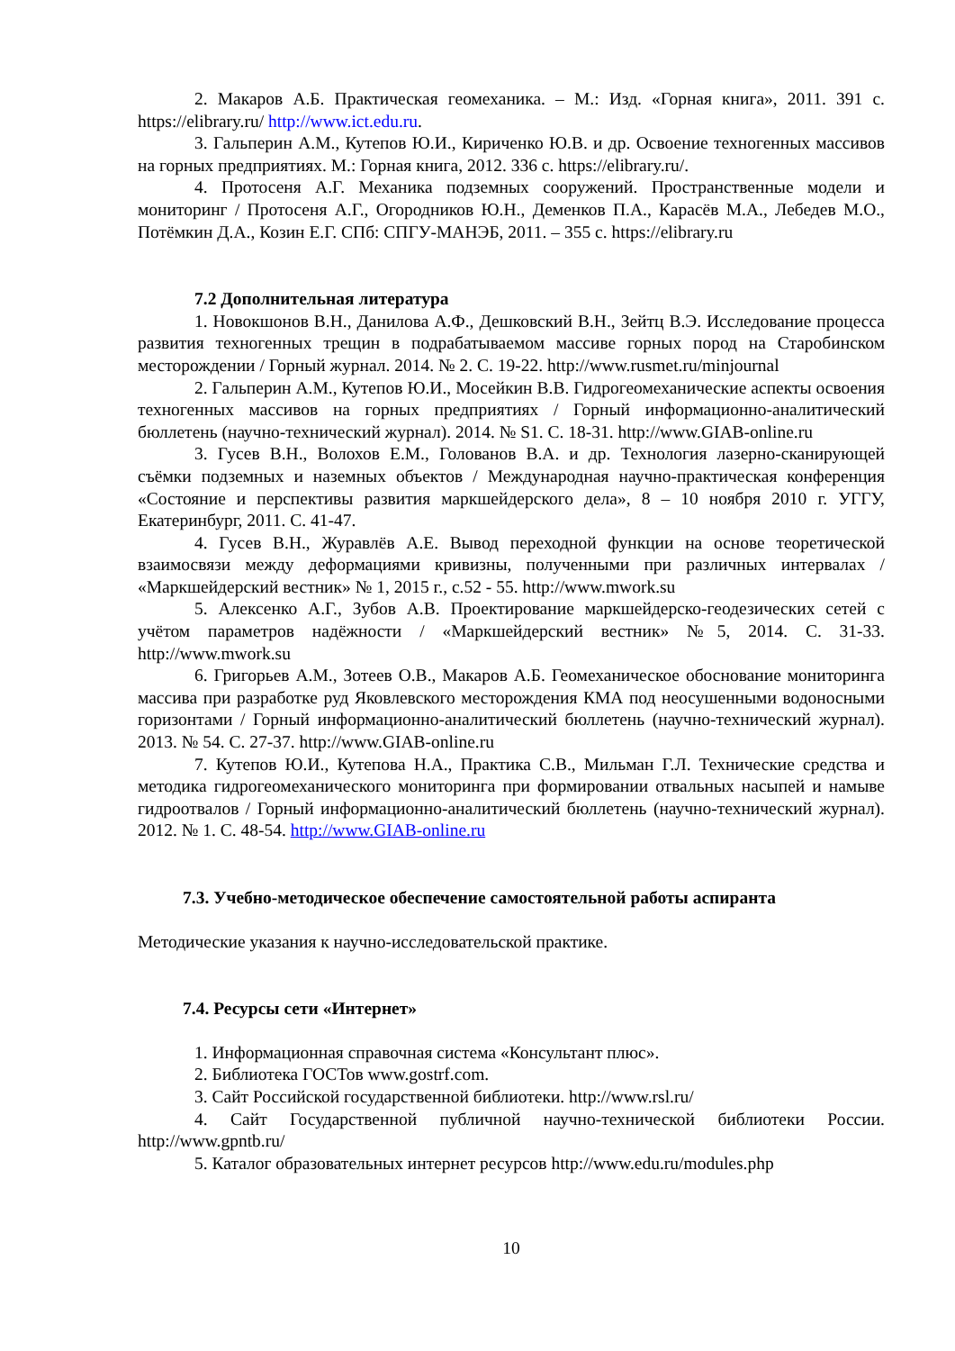2. Макаров А.Б. Практическая геомеханика. – М.: Изд. «Горная книга», 2011. 391 с. https://elibrary.ru/ http://www.ict.edu.ru.
3. Гальперин А.М., Кутепов Ю.И., Кириченко Ю.В. и др. Освоение техногенных массивов на горных предприятиях. М.: Горная книга, 2012. 336 с. https://elibrary.ru/.
4. Протосеня А.Г. Механика подземных сооружений. Пространственные модели и мониторинг / Протосеня А.Г., Огородников Ю.Н., Деменков П.А., Карасёв М.А., Лебедев М.О., Потёмкин Д.А., Козин Е.Г. СПб: СПГУ-МАНЭБ, 2011. – 355 с. https://elibrary.ru
7.2 Дополнительная литература
1. Новокшонов В.Н., Данилова А.Ф., Дешковский В.Н., Зейтц В.Э. Исследование процесса развития техногенных трещин в подрабатываемом массиве горных пород на Старобинском месторождении / Горный журнал. 2014. № 2. С. 19-22. http://www.rusmet.ru/minjournal
2. Гальперин А.М., Кутепов Ю.И., Мосейкин В.В. Гидрогеомеханические аспекты освоения техногенных массивов на горных предприятиях / Горный информационно-аналитический бюллетень (научно-технический журнал). 2014. № S1. С. 18-31. http://www.GIAB-online.ru
3. Гусев В.Н., Волохов Е.М., Голованов В.А. и др. Технология лазерно-сканирующей съёмки подземных и наземных объектов / Международная научно-практическая конференция «Состояние и перспективы развития маркшейдерского дела», 8 – 10 ноября 2010 г. УГГУ, Екатеринбург, 2011. С. 41-47.
4. Гусев В.Н., Журавлёв А.Е. Вывод переходной функции на основе теоретической взаимосвязи между деформациями кривизны, полученными при различных интервалах / «Маркшейдерский вестник» № 1, 2015 г., с.52 - 55. http://www.mwork.su
5. Алексенко А.Г., Зубов А.В. Проектирование маркшейдерско-геодезических сетей с учётом параметров надёжности / «Маркшейдерский вестник» №5, 2014. С. 31-33. http://www.mwork.su
6. Григорьев А.М., Зотеев О.В., Макаров А.Б. Геомеханическое обоснование мониторинга массива при разработке руд Яковлевского месторождения КМА под неосушенными водоносными горизонтами / Горный информационно-аналитический бюллетень (научно-технический журнал). 2013. № 54. С. 27-37. http://www.GIAB-online.ru
7. Кутепов Ю.И., Кутепова Н.А., Практика С.В., Мильман Г.Л. Технические средства и методика гидрогеомеханического мониторинга при формировании отвальных насыпей и намыве гидроотвалов / Горный информационно-аналитический бюллетень (научно-технический журнал). 2012. № 1. С. 48-54. http://www.GIAB-online.ru
7.3. Учебно-методическое обеспечение самостоятельной работы аспиранта
Методические указания к научно-исследовательской практике.
7.4. Ресурсы сети «Интернет»
1. Информационная справочная система «Консультант плюс».
2. Библиотека ГОСТов www.gostrf.com.
3. Сайт Российской государственной библиотеки. http://www.rsl.ru/
4. Сайт Государственной публичной научно-технической библиотеки России. http://www.gpntb.ru/
5. Каталог образовательных интернет ресурсов http://www.edu.ru/modules.php
10